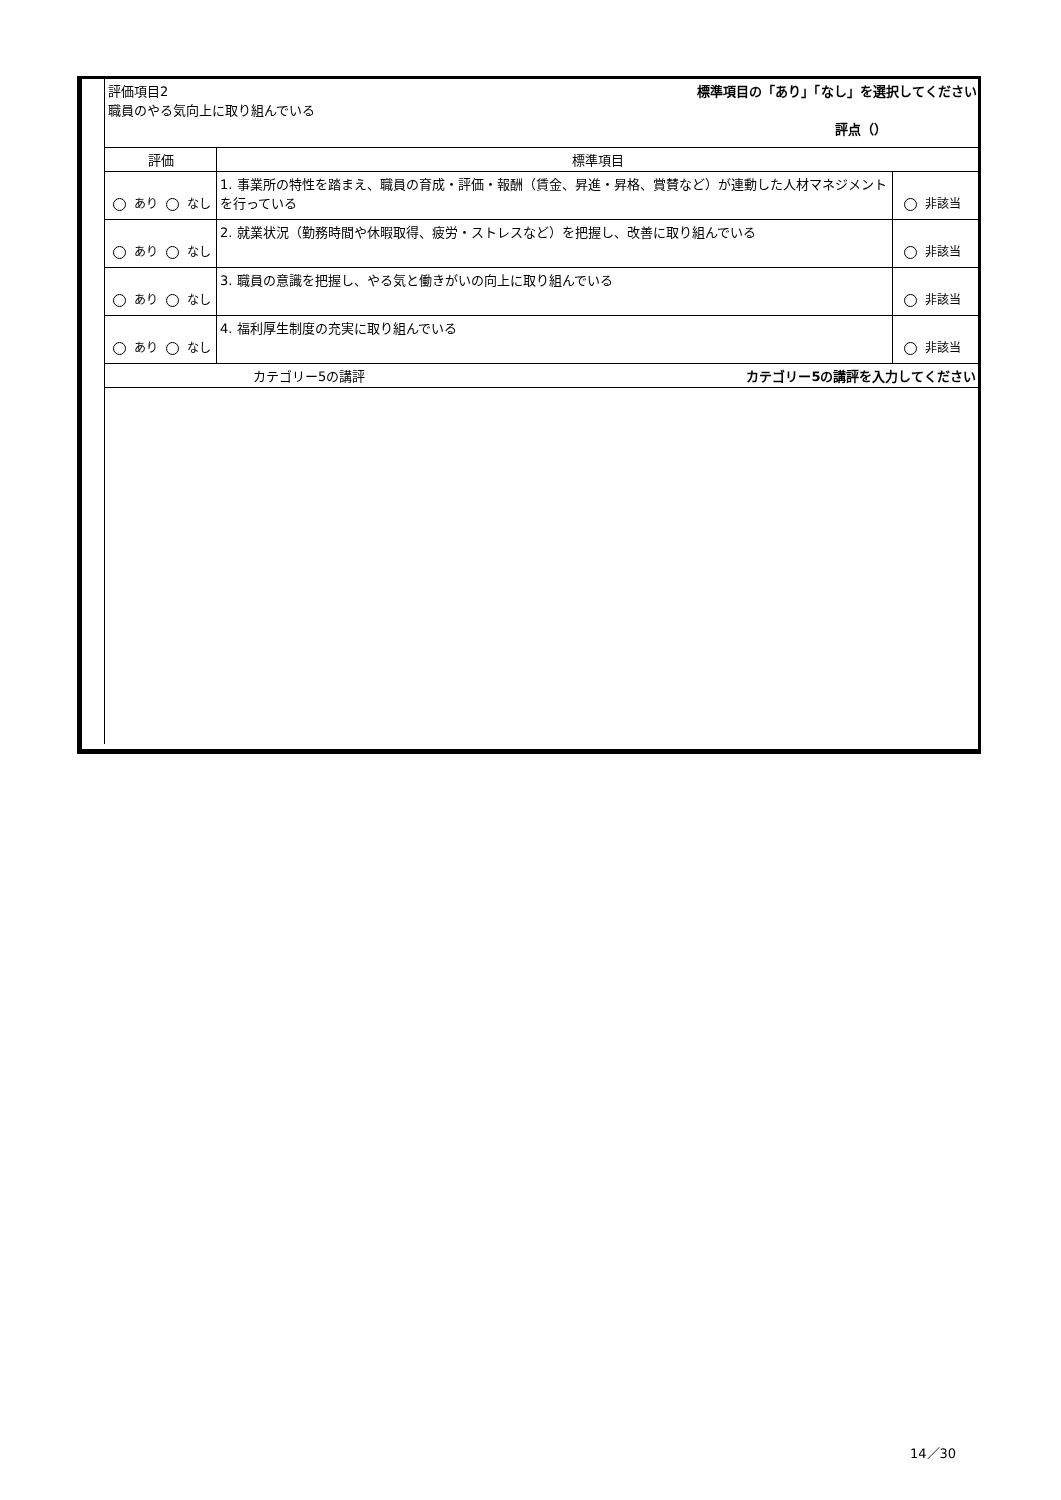| 評価項目2 標準項目の「あり」「なし」を選択してください 職員のやる気向上に取り組んでいる 評点（） | | |
| 評価 | 標準項目 | |
| あり なし | 1. 事業所の特性を踏まえ、職員の育成・評価・報酬（賃金、昇進・昇格、賞賛など）が連動した人材マネジメントを行っている | 非該当 |
| あり なし | 2. 就業状況（勤務時間や休暇取得、疲労・ストレスなど）を把握し、改善に取り組んでいる | 非該当 |
| あり なし | 3. 職員の意識を把握し、やる気と働きがいの向上に取り組んでいる | 非該当 |
| あり なし | 4. 福利厚生制度の充実に取り組んでいる | 非該当 |
| カテゴリー5の講評 カテゴリー5の講評を入力してください | | |
14／30